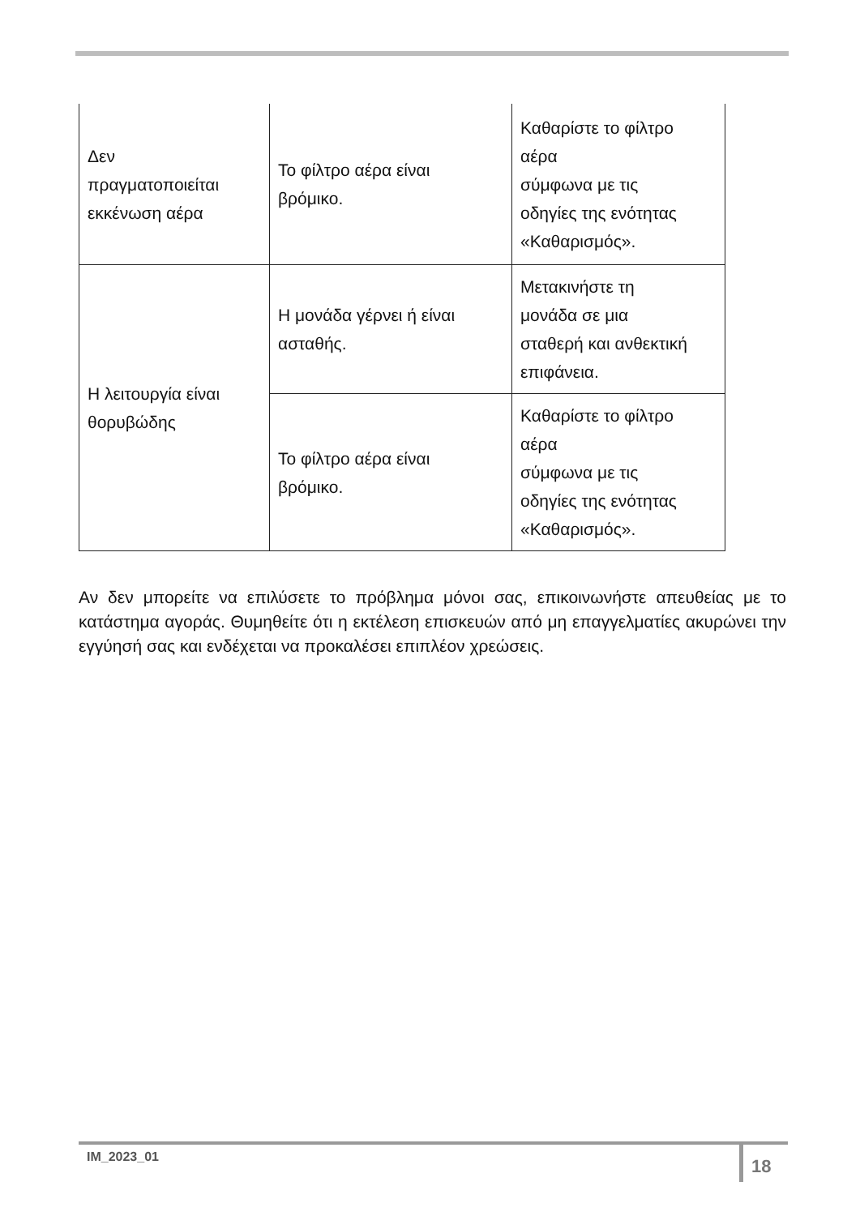| Δεν πραγματοποιείται εκκένωση αέρα | Το φίλτρο αέρα είναι βρόμικο. | Καθαρίστε το φίλτρο αέρα σύμφωνα με τις οδηγίες της ενότητας «Καθαρισμός». |
| Η λειτουργία είναι θορυβώδης | Η μονάδα γέρνει ή είναι ασταθής. | Μετακινήστε τη μονάδα σε μια σταθερή και ανθεκτική επιφάνεια. |
| | Το φίλτρο αέρα είναι βρόμικο. | Καθαρίστε το φίλτρο αέρα σύμφωνα με τις οδηγίες της ενότητας «Καθαρισμός». |
Αν δεν μπορείτε να επιλύσετε το πρόβλημα μόνοι σας, επικοινωνήστε απευθείας με το κατάστημα αγοράς. Θυμηθείτε ότι η εκτέλεση επισκευών από μη επαγγελματίες ακυρώνει την εγγύησή σας και ενδέχεται να προκαλέσει επιπλέον χρεώσεις.
IM_2023_01 18